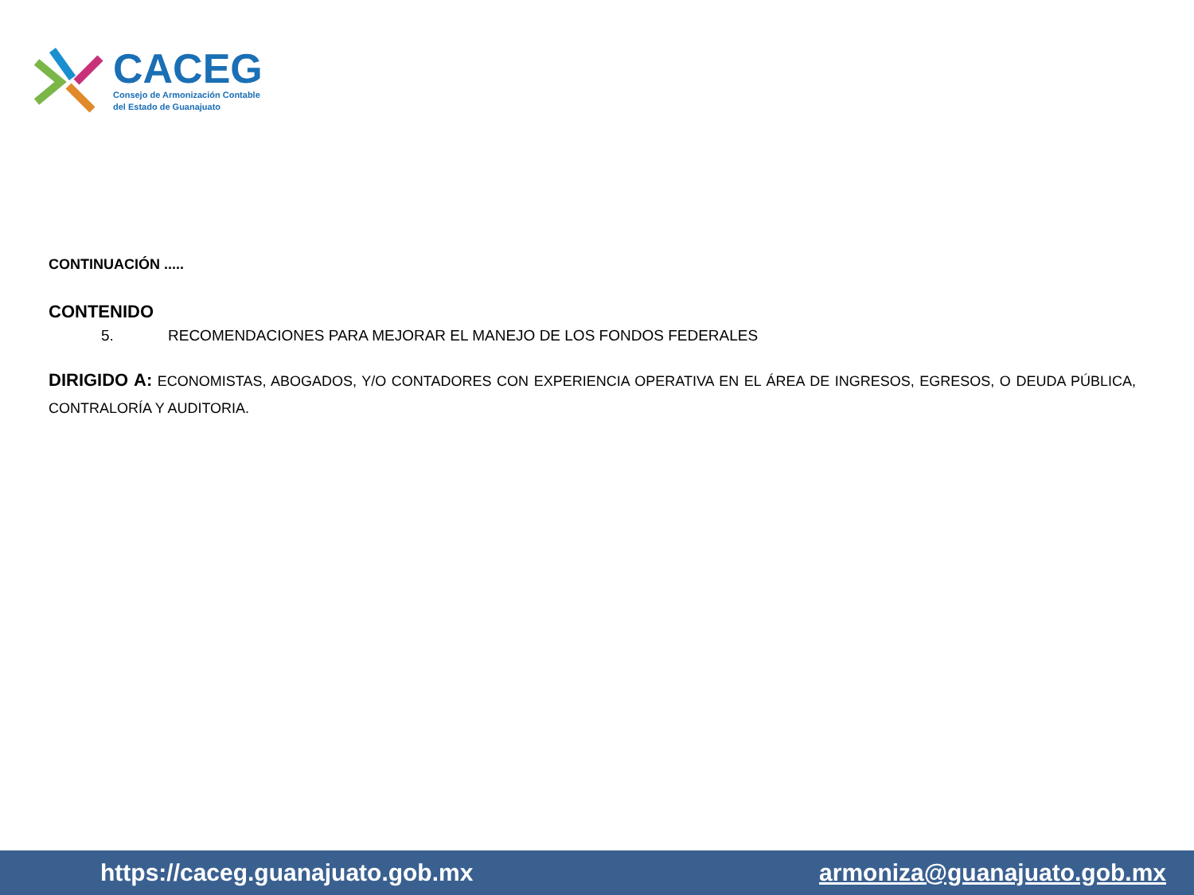CACEG
Consejo de Armonización Contable
del Estado de Guanajuato
CONTINUACIÓN .....
CONTENIDO
5. RECOMENDACIONES PARA MEJORAR EL MANEJO DE LOS FONDOS FEDERALES
DIRIGIDO A: ECONOMISTAS, ABOGADOS, Y/O CONTADORES CON EXPERIENCIA OPERATIVA EN EL ÁREA DE INGRESOS, EGRESOS, O DEUDA PÚBLICA, CONTRALORÍA Y AUDITORIA.
https://caceg.guanajuato.gob.mx armoniza@guanajuato.gob.mx